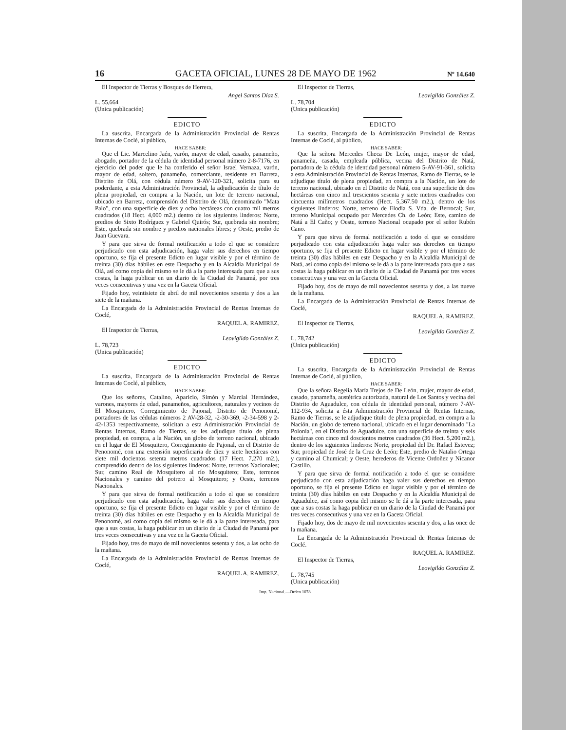16 GACETA OFICIAL, LUNES 28 DE MAYO DE 1962 Nº 14.640
El Inspector de Tierras y Bosques de Herrera,
Angel Santos Díaz S.
L. 55,664
(Unica publicación)
EDICTO
La suscrita, Encargada de la Administración Provincial de Rentas Internas de Coclé, al público,
HACE SABER:
Que el Lic. Marcelino Jaén, varón, mayor de edad, casado, panameño, abogado, portador de la cédula de identidad personal número 2-8-7176, en ejercicio del poder que le ha conferido el señor Israel Vernaza, varón, mayor de edad, soltero, panameño, comerciante, residente en Barreta, Distrito de Olá, con cédula número 9-AV-120-321, solicita para su poderdante, a esta Administración Provincial, la adjudicación de título de plena propiedad, en compra a la Nación, un lote de terreno nacional, ubicado en Barreta, comprensión del Distrito de Olá, denominado "Mata Palo", con una superficie de diez y ocho hectáreas con cuatro mil metros cuadrados (18 Hect. 4,000 m2.) dentro de los siguientes linderos: Norte, predios de Sixto Rodríguez y Gabriel Quirós; Sur, quebrada sin nombre; Este, quebrada sin nombre y predios nacionales libres; y Oeste, predio de Juan Guevara.
Y para que sirva de formal notificación a todo el que se considere perjudicado con esta adjudicación, haga valer sus derechos en tiempo oportuno, se fija el presente Edicto en lugar visible y por el término de treinta (30) días hábiles en este Despacho y en la Alcaldía Municipal de Olá, así como copia del mismo se le dá a la parte interesada para que a sus costas, la haga publicar en un diario de la Ciudad de Panamá, por tres veces consecutivas y una vez en la Gaceta Oficial.
Fijado hoy, veintisiete de abril de mil novecientos sesenta y dos a las siete de la mañana.
La Encargada de la Administración Provincial de Rentas Internas de Coclé,
RAQUEL A. RAMIREZ.
El Inspector de Tierras,
Leovigildo González Z.
L. 78,723
(Unica publicación)
EDICTO
La suscrita, Encargada de la Administración Provincial de Rentas Internas de Coclé, al público,
HACE SABER:
Que los señores, Catalino, Aparicio, Simón y Marcial Hernández, varones, mayores de edad, panameños, agricultores, naturales y vecinos de El Mosquitero, Corregimiento de Pajonal, Distrito de Penonomé, portadores de las cédulas números 2 AV-28-32, -2-30-369, -2-34-598 y 2-42-1353 respectivamente, solicitan a esta Administración Provincial de Rentas Internas, Ramo de Tierras, se les adjudique título de plena propiedad, en compra, a la Nación, un globo de terreno nacional, ubicado en el lugar de El Mosquitero, Corregimiento de Pajonal, en el Distrito de Penonomé, con una extensión superficiaria de diez y siete hectáreas con siete mil docientos setenta metros cuadrados (17 Hect. 7,270 m2.), comprendido dentro de los siguientes linderos: Norte, terrenos Nacionales; Sur, camino Real de Mosquitero al río Mosquitero; Este, terrenos Nacionales y camino del potrero al Mosquitero; y Oeste, terrenos Nacionales.
Y para que sirva de formal notificación a todo el que se considere perjudicado con esta adjudicación, haga valer sus derechos en tiempo oportuno, se fija el presente Edicto en lugar visible y por el término de treinta (30) días hábiles en este Despacho y en la Alcaldía Municipal de Penonomé, así como copia del mismo se le dá a la parte interesada, para que a sus costas, la haga publicar en un diario de la Ciudad de Panamá por tres veces consecutivas y una vez en la Gaceta Oficial.
Fijado hoy, tres de mayo de mil novecientos sesenta y dos, a las ocho de la mañana.
La Encargada de la Administración Provincial de Rentas Internas de Coclé,
RAQUEL A. RAMIREZ.
El Inspector de Tierras,
Leovigildo González Z.
L. 78,704
(Unica publicación)
EDICTO
La suscrita, Encargada de la Administración Provincial de Rentas Internas de Coclé, al público,
HACE SABER:
Que la señora Mercedes Checa De León, mujer, mayor de edad, panameña, casada, empleada pública, vecina del Distrito de Natá, portadora de la cédula de identidad personal número 5-AV-91-361, solicita a esta Administración Provincial de Rentas Internas, Ramo de Tierras, se le adjudique título de plena propiedad, en compra a la Nación, un lote de terreno nacional, ubicado en el Distrito de Natá, con una superficie de dos hectáreas con cinco mil trescientos sesenta y siete metros cuadrados con cincuenta milímetros cuadrados (Hect. 5,367.50 m2.), dentro de los siguientes linderos: Norte, terreno de Elodia S. Vda. de Berrocal; Sur, terreno Municipal ocupado por Mercedes Ch. de León; Este, camino de Natá a El Caño; y Oeste, terreno Nacional ocupado por el señor Rubén Cano.
Y para que sirva de formal notificación a todo el que se considere perjudicado con esta adjudicación haga valer sus derechos en tiempo oportuno, se fija el presente Edicto en lugar visible y por el término de treinta (30) días hábiles en este Despacho y en la Alcaldía Municipal de Natá, así como copia del mismo se le dá a la parte interesada para que a sus costas la haga publicar en un diario de la Ciudad de Panamá por tres veces consecutivas y una vez en la Gaceta Oficial.
Fijado hoy, dos de mayo de mil novecientos sesenta y dos, a las nueve de la mañana.
La Encargada de la Administración Provincial de Rentas Internas de Coclé,
RAQUEL A. RAMIREZ.
El Inspector de Tierras,
Leovigildo González Z.
L. 78,742
(Unica publicación)
EDICTO
La suscrita, Encargada de la Administración Provincial de Rentas Internas de Coclé, al público,
HACE SABER:
Que la señora Regelia María Trejos de De León, mujer, mayor de edad, casado, panameña, austétrica autorizada, natural de Los Santos y vecina del Distrito de Aguadulce, con cédula de identidad personal, número 7-AV-112-934, solicita a ésta Administración Provincial de Rentas Internas, Ramo de Tierras, se le adjudique título de plena propiedad, en compra a la Nación, un globo de terreno nacional, ubicado en el lugar denominado "La Polonia", en el Distrito de Aguadulce, con una superficie de treinta y seis hectáreas con cinco mil doscientos metros cuadrados (36 Hect. 5,200 m2.), dentro de los siguientes linderos: Norte, propiedad del Dr. Rafael Estevez; Sur, propiedad de José de la Cruz de León; Este, predio de Natalio Ortega y camino al Chumical; y Oeste, herederos de Vicente Ordoñez y Nicanor Castillo.
Y para que sirva de formal notificación a todo el que se considere perjudicado con esta adjudicación haga valer sus derechos en tiempo oportuno, se fija el presente Edicto en lugar visible y por el término de treinta (30) días hábiles en este Despacho y en la Alcaldía Municipal de Aguadulce, así como copia del mismo se le dá a la parte interesada, para que a sus costas la haga publicar en un diario de la Ciudad de Panamá por tres veces consecutivas y una vez en la Gaceta Oficial.
Fijado hoy, dos de mayo de mil novecientos sesenta y dos, a las once de la mañana.
La Encargada de la Administración Provincial de Rentas Internas de Coclé.
RAQUEL A. RAMIREZ.
El Inspector de Tierras,
Leovigildo González Z.
L. 78,745
(Unica publicación)
Imp. Nacional.—Orden 1078